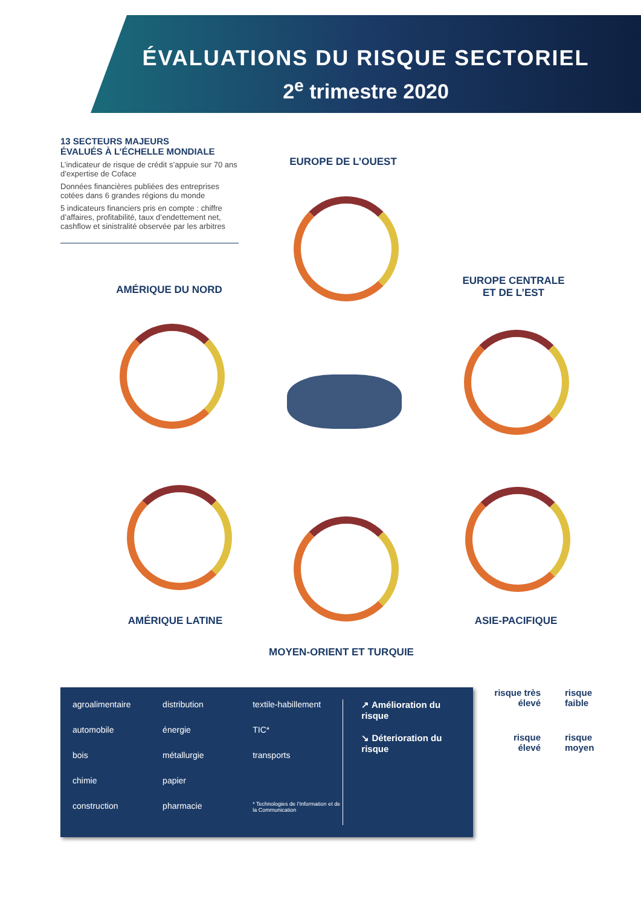ÉVALUATIONS DU RISQUE SECTORIEL
2<sup>e</sup> trimestre 2020
13 SECTEURS MAJEURS
ÉVALUÉS À L’ÉCHELLE MONDIALE
L’indicateur de risque de crédit s’appuie sur 70 ans d’expertise de Coface
Données financières publiées des entreprises cotées dans 6 grandes régions du monde
5 indicateurs financiers pris en compte : chiffre d’affaires, profitabilité, taux d’endettement net, cashflow et sinistralité observée par les arbitres
EUROPE DE L’OUEST
AMÉRIQUE DU NORD
EUROPE CENTRALE
ET DE L’EST
AMÉRIQUE LATINE ASIE-PACIFIQUE
MOYEN-ORIENT ET TURQUIE
agroalimentaire
automobile
bois
chimie
construction
distribution
énergie
métallurgie
papier
pharmacie
textile-habillement
TIC*
transports
* Technologies de l’Information et de la Communication
↗ Amélioration du risque
↘ Déterioration du risque
risque très élevé
risque faible
risque élevé
risque moyen